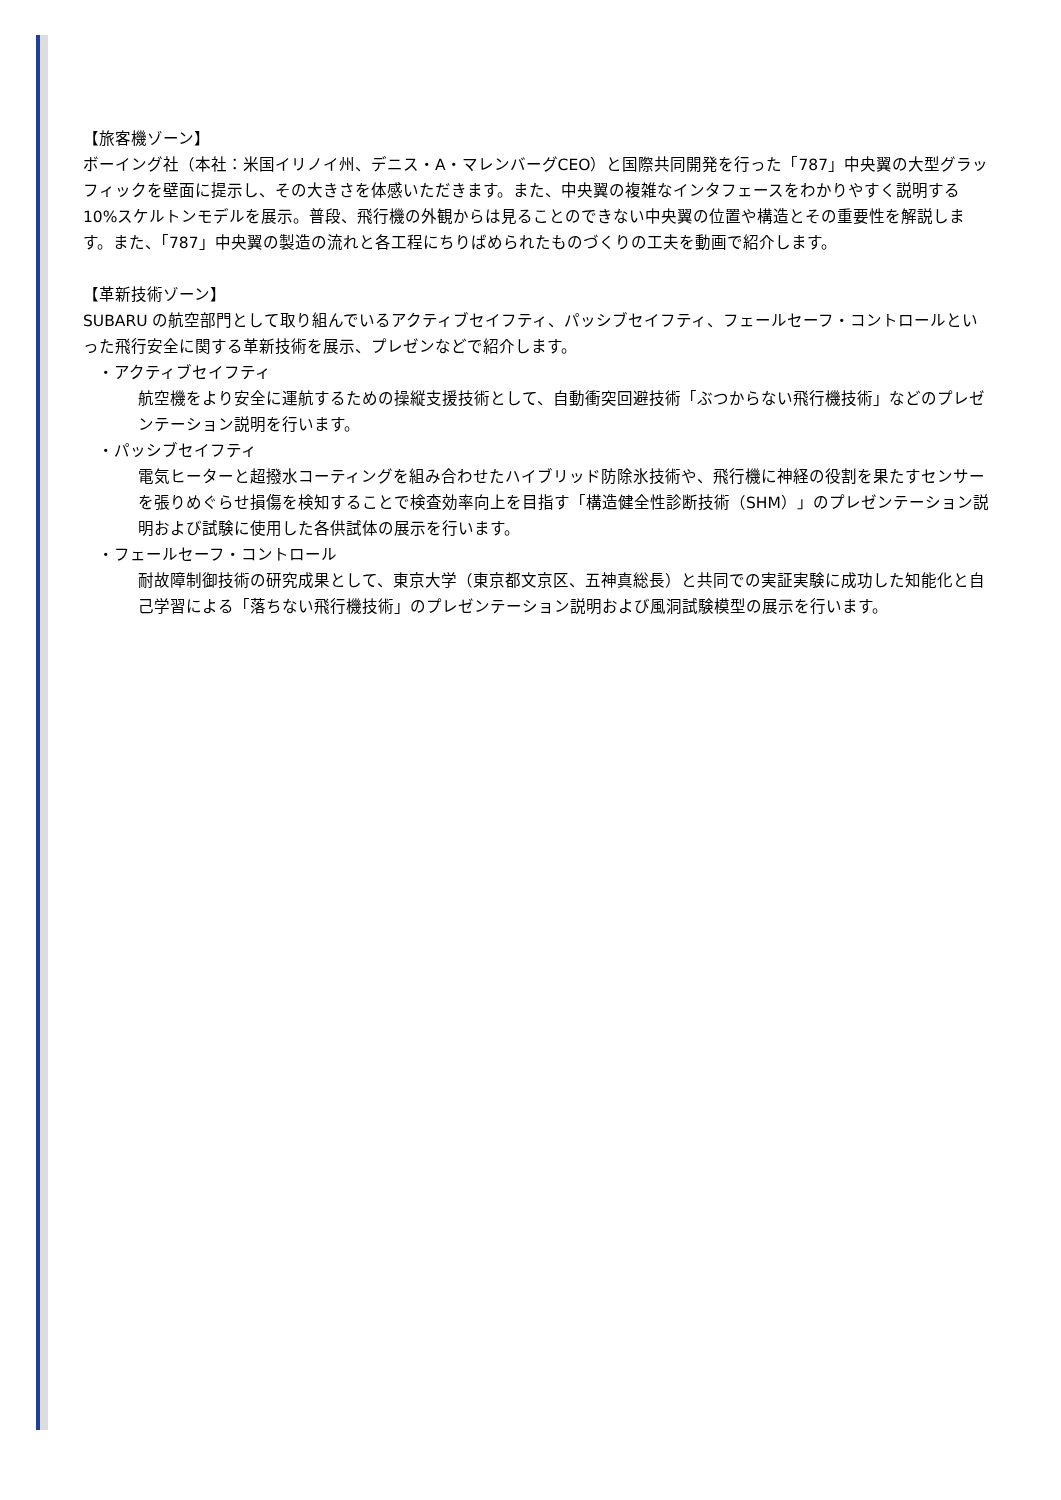【旅客機ゾーン】
ボーイング社（本社：米国イリノイ州、デニス・A・マレンバーグCEO）と国際共同開発を行った「787」中央翼の大型グラッフィックを壁面に提示し、その大きさを体感いただきます。また、中央翼の複雑なインタフェースをわかりやすく説明する10%スケルトンモデルを展示。普段、飛行機の外観からは見ることのできない中央翼の位置や構造とその重要性を解説します。また、「787」中央翼の製造の流れと各工程にちりばめられたものづくりの工夫を動画で紹介します。
【革新技術ゾーン】
SUBARU の航空部門として取り組んでいるアクティブセイフティ、パッシブセイフティ、フェールセーフ・コントロールといった飛行安全に関する革新技術を展示、プレゼンなどで紹介します。
・アクティブセイフティ
航空機をより安全に運航するための操縦支援技術として、自動衝突回避技術「ぶつからない飛行機技術」などのプレゼンテーション説明を行います。
・パッシブセイフティ
電気ヒーターと超撥水コーティングを組み合わせたハイブリッド防除氷技術や、飛行機に神経の役割を果たすセンサーを張りめぐらせ損傷を検知することで検査効率向上を目指す「構造健全性診断技術（SHM）」のプレゼンテーション説明および試験に使用した各供試体の展示を行います。
・フェールセーフ・コントロール
耐故障制御技術の研究成果として、東京大学（東京都文京区、五神真総長）と共同での実証実験に成功した知能化と自己学習による「落ちない飛行機技術」のプレゼンテーション説明および風洞試験模型の展示を行います。